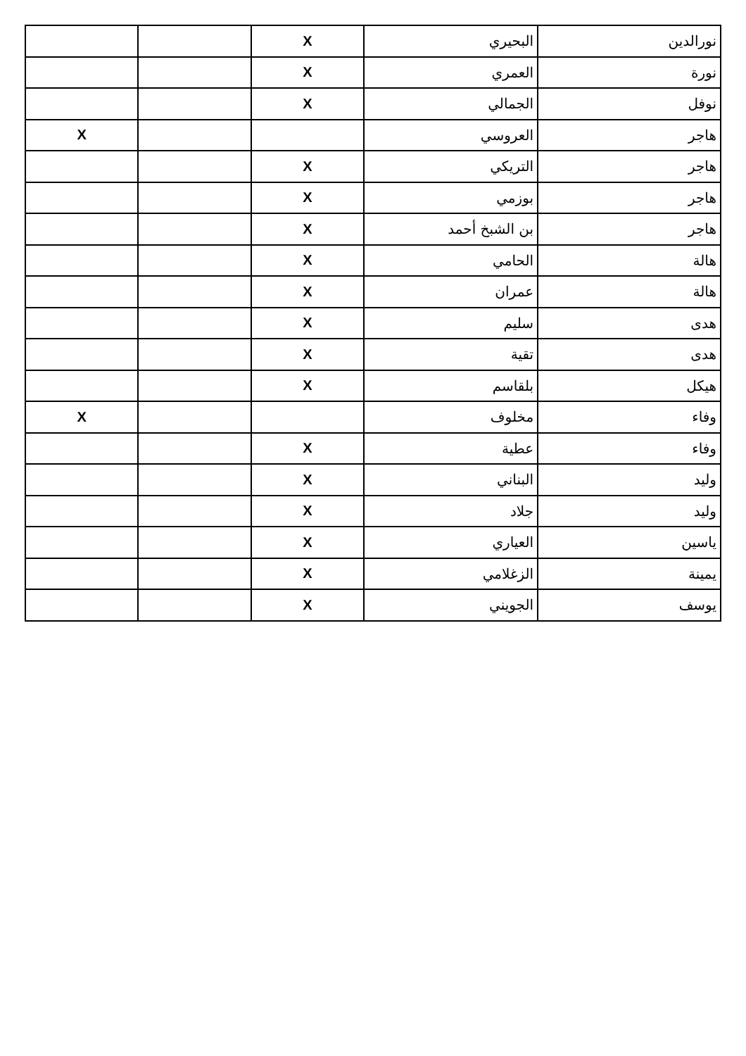| نورالدين | البحيري | X | | |
| نورة | العمري | X | | |
| نوفل | الجمالي | X | | |
| هاجر | العروسي | | | X |
| هاجر | التريكي | X | | |
| هاجر | بوزمي | X | | |
| هاجر | بن الشبخ أحمد | X | | |
| هالة | الحامي | X | | |
| هالة | عمران | X | | |
| هدى | سليم | X | | |
| هدى | تقية | X | | |
| هيكل | بلقاسم | X | | |
| وفاء | مخلوف | | | X |
| وفاء | عطية | X | | |
| وليد | البناني | X | | |
| وليد | جلاد | X | | |
| ياسين | العياري | X | | |
| يمينة | الزغلامي | X | | |
| يوسف | الجويني | X | | |